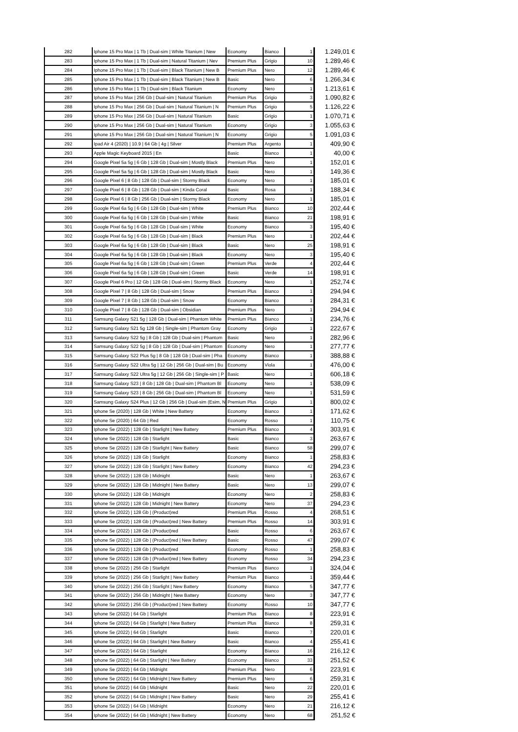| 282 | Iphone 15 Pro Max / 1 Tb / Dual-sim / White Titanium / New | Economy | Bianco | 1 | 1.249,01 € |
| 283 | Iphone 15 Pro Max / 1 Tb / Dual-sim / Natural Titanium / Nev | Premium Plus | Grigio | 10 | 1.289,46 € |
| 284 | Iphone 15 Pro Max / 1 Tb / Dual-sim / Black Titanium / New B | Premium Plus | Nero | 12 | 1.289,46 € |
| 285 | Iphone 15 Pro Max / 1 Tb / Dual-sim / Black Titanium / New B | Basic | Nero | 6 | 1.266,34 € |
| 286 | Iphone 15 Pro Max / 1 Tb / Dual-sim / Black Titanium | Economy | Nero | 1 | 1.213,61 € |
| 287 | Iphone 15 Pro Max / 256 Gb / Dual-sim / Natural Titanium | Premium Plus | Grigio | 3 | 1.090,82 € |
| 288 | Iphone 15 Pro Max / 256 Gb / Dual-sim / Natural Titanium / N | Premium Plus | Grigio | 5 | 1.126,22 € |
| 289 | Iphone 15 Pro Max / 256 Gb / Dual-sim / Natural Titanium | Basic | Grigio | 1 | 1.070,71 € |
| 290 | Iphone 15 Pro Max / 256 Gb / Dual-sim / Natural Titanium | Economy | Grigio | 3 | 1.055,63 € |
| 291 | Iphone 15 Pro Max / 256 Gb / Dual-sim / Natural Titanium / N | Economy | Grigio | 5 | 1.091,03 € |
| 292 | Ipad Air 4 (2020) / 10.9 / 64 Gb / 4g / Silver | Premium Plus | Argento | 1 | 409,90 € |
| 293 | Apple Magic Keyboard 2015 / En | Basic | Bianco | 1 | 40,00 € |
| 294 | Google Pixel 5a 5g / 6 Gb / 128 Gb / Dual-sim / Mostly Black | Premium Plus | Nero | 1 | 152,01 € |
| 295 | Google Pixel 5a 5g / 6 Gb / 128 Gb / Dual-sim / Mostly Black | Basic | Nero | 1 | 149,36 € |
| 296 | Google Pixel 6 / 8 Gb / 128 Gb / Dual-sim / Stormy Black | Economy | Nero | 1 | 185,01 € |
| 297 | Google Pixel 6 / 8 Gb / 128 Gb / Dual-sim / Kinda Coral | Basic | Rosa | 1 | 188,34 € |
| 298 | Google Pixel 6 / 8 Gb / 256 Gb / Dual-sim / Stormy Black | Economy | Nero | 1 | 185,01 € |
| 299 | Google Pixel 6a 5g / 6 Gb / 128 Gb / Dual-sim / White | Premium Plus | Bianco | 10 | 202,44 € |
| 300 | Google Pixel 6a 5g / 6 Gb / 128 Gb / Dual-sim / White | Basic | Bianco | 21 | 198,91 € |
| 301 | Google Pixel 6a 5g / 6 Gb / 128 Gb / Dual-sim / White | Economy | Bianco | 3 | 195,40 € |
| 302 | Google Pixel 6a 5g / 6 Gb / 128 Gb / Dual-sim / Black | Premium Plus | Nero | 1 | 202,44 € |
| 303 | Google Pixel 6a 5g / 6 Gb / 128 Gb / Dual-sim / Black | Basic | Nero | 25 | 198,91 € |
| 304 | Google Pixel 6a 5g / 6 Gb / 128 Gb / Dual-sim / Black | Economy | Nero | 3 | 195,40 € |
| 305 | Google Pixel 6a 5g / 6 Gb / 128 Gb / Dual-sim / Green | Premium Plus | Verde | 4 | 202,44 € |
| 306 | Google Pixel 6a 5g / 6 Gb / 128 Gb / Dual-sim / Green | Basic | Verde | 14 | 198,91 € |
| 307 | Google Pixel 6 Pro / 12 Gb / 128 Gb / Dual-sim / Stormy Black | Economy | Nero | 1 | 252,74 € |
| 308 | Google Pixel 7 / 8 Gb / 128 Gb / Dual-sim / Snow | Premium Plus | Bianco | 1 | 294,94 € |
| 309 | Google Pixel 7 / 8 Gb / 128 Gb / Dual-sim / Snow | Economy | Bianco | 1 | 284,31 € |
| 310 | Google Pixel 7 / 8 Gb / 128 Gb / Dual-sim / Obsidian | Premium Plus | Nero | 1 | 294,94 € |
| 311 | Samsung Galaxy S21 5g / 128 Gb / Dual-sim / Phantom White | Premium Plus | Bianco | 1 | 234,76 € |
| 312 | Samsung Galaxy S21 5g 128 Gb / Single-sim / Phantom Gray | Economy | Grigio | 1 | 222,67 € |
| 313 | Samsung Galaxy S22 5g / 8 Gb / 128 Gb / Dual-sim / Phantom | Basic | Nero | 1 | 282,96 € |
| 314 | Samsung Galaxy S22 5g / 8 Gb / 128 Gb / Dual-sim / Phantom | Economy | Nero | 1 | 277,77 € |
| 315 | Samsung Galaxy S22 Plus 5g / 8 Gb / 128 Gb / Dual-sim / Pha | Economy | Bianco | 1 | 388,88 € |
| 316 | Samsung Galaxy S22 Ultra 5g / 12 Gb / 256 Gb / Dual-sim / Bu | Economy | Viola | 1 | 476,00 € |
| 317 | Samsung Galaxy S22 Ultra 5g / 12 Gb / 256 Gb / Single-sim / P | Basic | Nero | 1 | 606,18 € |
| 318 | Samsung Galaxy S23 / 8 Gb / 128 Gb / Dual-sim / Phantom Bl | Economy | Nero | 1 | 538,09 € |
| 319 | Samsung Galaxy S23 / 8 Gb / 256 Gb / Dual-sim / Phantom Bl | Economy | Nero | 1 | 531,59 € |
| 320 | Samsung Galaxy S24 Plus / 12 Gb / 256 Gb / Dual-sim (Esim, N | Premium Plus | Grigio | 1 | 800,02 € |
| 321 | Iphone Se (2020) / 128 Gb / White / New Battery | Economy | Bianco | 1 | 171,62 € |
| 322 | Iphone Se (2020) / 64 Gb / Red | Economy | Rosso | 1 | 110,75 € |
| 323 | Iphone Se (2022) / 128 Gb / Starlight / New Battery | Premium Plus | Bianco | 4 | 303,91 € |
| 324 | Iphone Se (2022) / 128 Gb / Starlight | Basic | Bianco | 3 | 263,67 € |
| 325 | Iphone Se (2022) / 128 Gb / Starlight / New Battery | Basic | Bianco | 58 | 299,07 € |
| 326 | Iphone Se (2022) / 128 Gb / Starlight | Economy | Bianco | 1 | 258,83 € |
| 327 | Iphone Se (2022) / 128 Gb / Starlight / New Battery | Economy | Bianco | 42 | 294,23 € |
| 328 | Iphone Se (2022) / 128 Gb / Midnight | Basic | Nero | 1 | 263,67 € |
| 329 | Iphone Se (2022) / 128 Gb / Midnight / New Battery | Basic | Nero | 13 | 299,07 € |
| 330 | Iphone Se (2022) / 128 Gb / Midnight | Economy | Nero | 2 | 258,83 € |
| 331 | Iphone Se (2022) / 128 Gb / Midnight / New Battery | Economy | Nero | 37 | 294,23 € |
| 332 | Iphone Se (2022) / 128 Gb / (Product)red | Premium Plus | Rosso | 4 | 268,51 € |
| 333 | Iphone Se (2022) / 128 Gb / (Product)red / New Battery | Premium Plus | Rosso | 14 | 303,91 € |
| 334 | Iphone Se (2022) / 128 Gb / (Product)red | Basic | Rosso | 6 | 263,67 € |
| 335 | Iphone Se (2022) / 128 Gb / (Product)red / New Battery | Basic | Rosso | 47 | 299,07 € |
| 336 | Iphone Se (2022) / 128 Gb / (Product)red | Economy | Rosso | 1 | 258,83 € |
| 337 | Iphone Se (2022) / 128 Gb / (Product)red / New Battery | Economy | Rosso | 34 | 294,23 € |
| 338 | Iphone Se (2022) / 256 Gb / Starlight | Premium Plus | Bianco | 1 | 324,04 € |
| 339 | Iphone Se (2022) / 256 Gb / Starlight / New Battery | Premium Plus | Bianco | 1 | 359,44 € |
| 340 | Iphone Se (2022) / 256 Gb / Starlight / New Battery | Economy | Bianco | 5 | 347,77 € |
| 341 | Iphone Se (2022) / 256 Gb / Midnight / New Battery | Economy | Nero | 3 | 347,77 € |
| 342 | Iphone Se (2022) / 256 Gb / (Product)red / New Battery | Economy | Rosso | 10 | 347,77 € |
| 343 | Iphone Se (2022) / 64 Gb / Starlight | Premium Plus | Bianco | 8 | 223,91 € |
| 344 | Iphone Se (2022) / 64 Gb / Starlight / New Battery | Premium Plus | Bianco | 8 | 259,31 € |
| 345 | Iphone Se (2022) / 64 Gb / Starlight | Basic | Bianco | 7 | 220,01 € |
| 346 | Iphone Se (2022) / 64 Gb / Starlight / New Battery | Basic | Bianco | 4 | 255,41 € |
| 347 | Iphone Se (2022) / 64 Gb / Starlight | Economy | Bianco | 16 | 216,12 € |
| 348 | Iphone Se (2022) / 64 Gb / Starlight / New Battery | Economy | Bianco | 33 | 251,52 € |
| 349 | Iphone Se (2022) / 64 Gb / Midnight | Premium Plus | Nero | 6 | 223,91 € |
| 350 | Iphone Se (2022) / 64 Gb / Midnight / New Battery | Premium Plus | Nero | 6 | 259,31 € |
| 351 | Iphone Se (2022) / 64 Gb / Midnight | Basic | Nero | 22 | 220,01 € |
| 352 | Iphone Se (2022) / 64 Gb / Midnight / New Battery | Basic | Nero | 29 | 255,41 € |
| 353 | Iphone Se (2022) / 64 Gb / Midnight | Economy | Nero | 21 | 216,12 € |
| 354 | Iphone Se (2022) / 64 Gb / Midnight / New Battery | Economy | Nero | 68 | 251,52 € |